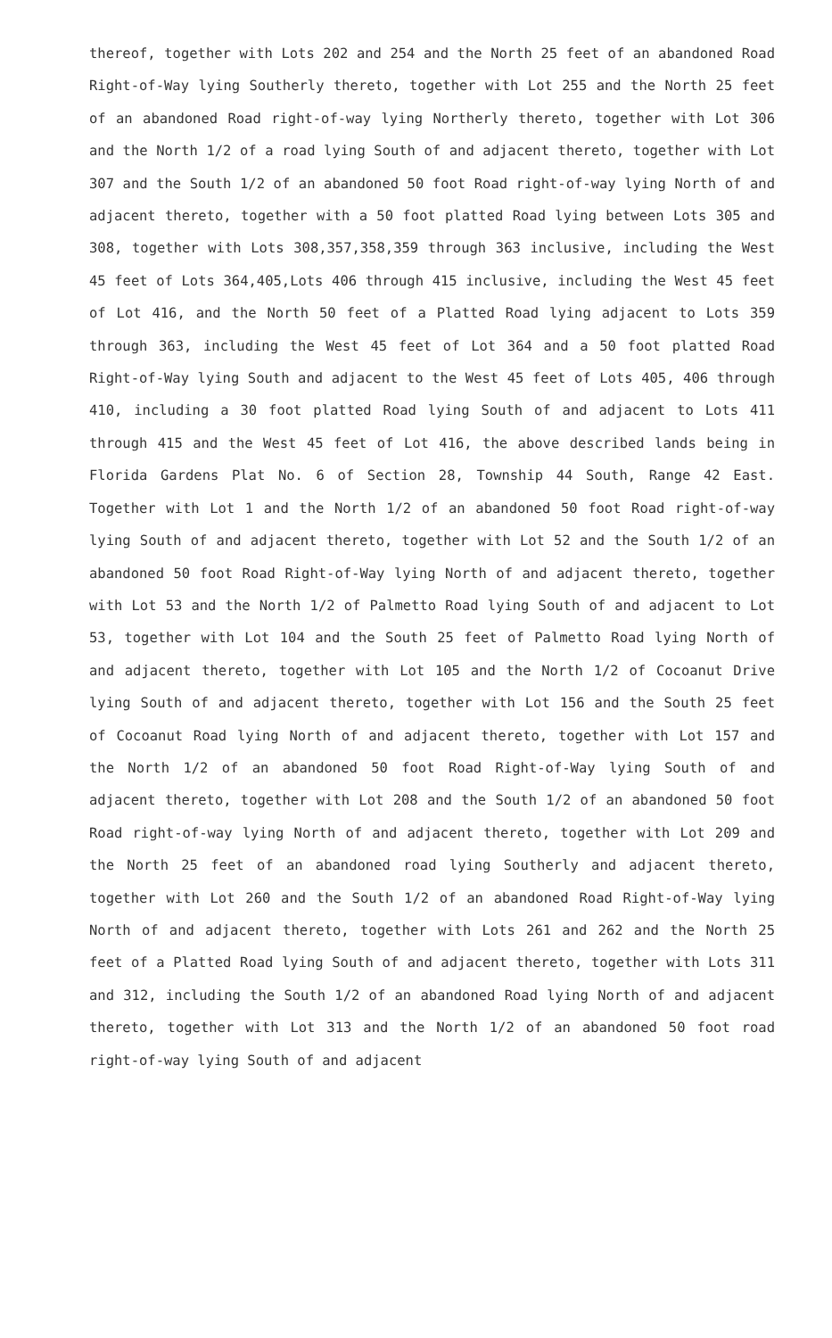thereof, together with Lots 202 and 254 and the North 25 feet of an abandoned Road Right-of-Way lying Southerly thereto, together with Lot 255 and the North 25 feet of an abandoned Road right-of-way lying Northerly thereto, together with Lot 306 and the North 1/2 of a road lying South of and adjacent thereto, together with Lot 307 and the South 1/2 of an abandoned 50 foot Road right-of-way lying North of and adjacent thereto, together with a 50 foot platted Road lying between Lots 305 and 308, together with Lots 308,357,358,359 through 363 inclusive, including the West 45 feet of Lots 364,405,Lots 406 through 415 inclusive, including the West 45 feet of Lot 416, and the North 50 feet of a Platted Road lying adjacent to Lots 359 through 363, including the West 45 feet of Lot 364 and a 50 foot platted Road Right-of-Way lying South and adjacent to the West 45 feet of Lots 405, 406 through 410, including a 30 foot platted Road lying South of and adjacent to Lots 411 through 415 and the West 45 feet of Lot 416, the above described lands being in Florida Gardens Plat No. 6 of Section 28, Township 44 South, Range 42 East. Together with Lot 1 and the North 1/2 of an abandoned 50 foot Road right-of-way lying South of and adjacent thereto, together with Lot 52 and the South 1/2 of an abandoned 50 foot Road Right-of-Way lying North of and adjacent thereto, together with Lot 53 and the North 1/2 of Palmetto Road lying South of and adjacent to Lot 53, together with Lot 104 and the South 25 feet of Palmetto Road lying North of and adjacent thereto, together with Lot 105 and the North 1/2 of Cocoanut Drive lying South of and adjacent thereto, together with Lot 156 and the South 25 feet of Cocoanut Road lying North of and adjacent thereto, together with Lot 157 and the North 1/2 of an abandoned 50 foot Road Right-of-Way lying South of and adjacent thereto, together with Lot 208 and the South 1/2 of an abandoned 50 foot Road right-of-way lying North of and adjacent thereto, together with Lot 209 and the North 25 feet of an abandoned road lying Southerly and adjacent thereto, together with Lot 260 and the South 1/2 of an abandoned Road Right-of-Way lying North of and adjacent thereto, together with Lots 261 and 262 and the North 25 feet of a Platted Road lying South of and adjacent thereto, together with Lots 311 and 312, including the South 1/2 of an abandoned Road lying North of and adjacent thereto, together with Lot 313 and the North 1/2 of an abandoned 50 foot road right-of-way lying South of and adjacent